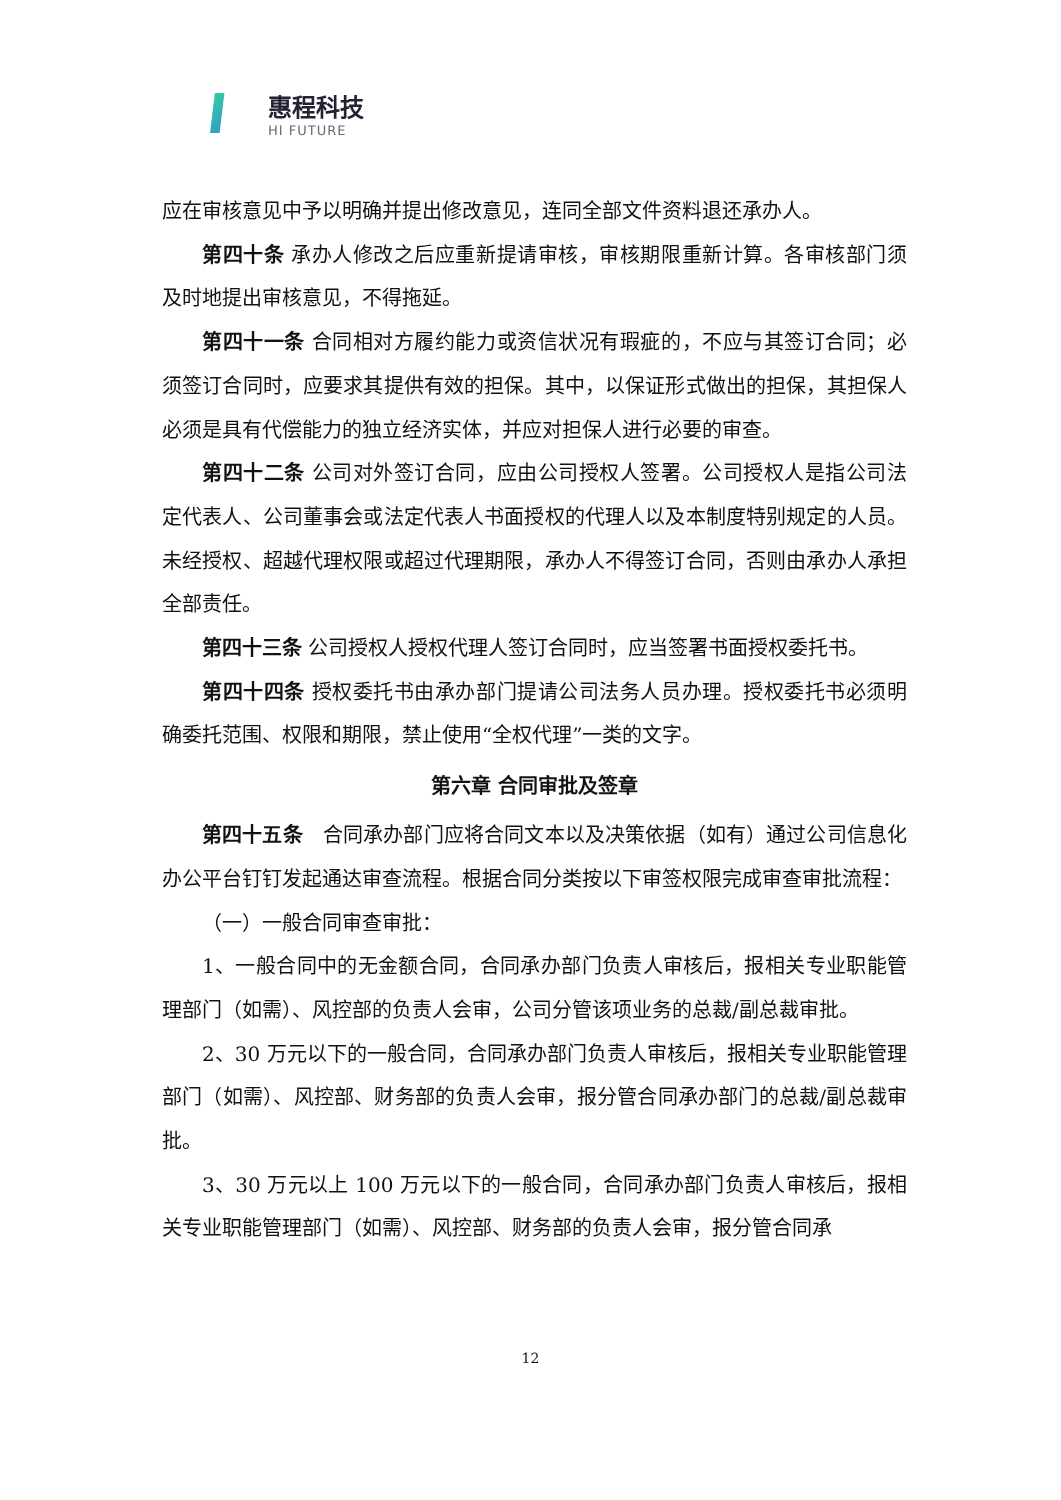惠程科技
HI FUTURE
应在审核意见中予以明确并提出修改意见，连同全部文件资料退还承办人。
第四十条 承办人修改之后应重新提请审核，审核期限重新计算。各审核部门须及时地提出审核意见，不得拖延。
第四十一条 合同相对方履约能力或资信状况有瑕疵的，不应与其签订合同；必须签订合同时，应要求其提供有效的担保。其中，以保证形式做出的担保，其担保人必须是具有代偿能力的独立经济实体，并应对担保人进行必要的审查。
第四十二条 公司对外签订合同，应由公司授权人签署。公司授权人是指公司法定代表人、公司董事会或法定代表人书面授权的代理人以及本制度特别规定的人员。未经授权、超越代理权限或超过代理期限，承办人不得签订合同，否则由承办人承担全部责任。
第四十三条 公司授权人授权代理人签订合同时，应当签署书面授权委托书。
第四十四条 授权委托书由承办部门提请公司法务人员办理。授权委托书必须明确委托范围、权限和期限，禁止使用“全权代理”一类的文字。
第六章 合同审批及签章
第四十五条　合同承办部门应将合同文本以及决策依据（如有）通过公司信息化办公平台钉钉发起通达审查流程。根据合同分类按以下审签权限完成审查审批流程：
（一）一般合同审查审批：
1、一般合同中的无金额合同，合同承办部门负责人审核后，报相关专业职能管理部门（如需）、风控部的负责人会审，公司分管该项业务的总裁/副总裁审批。
2、30 万元以下的一般合同，合同承办部门负责人审核后，报相关专业职能管理部门（如需）、风控部、财务部的负责人会审，报分管合同承办部门的总裁/副总裁审批。
3、30 万元以上 100 万元以下的一般合同，合同承办部门负责人审核后，报相关专业职能管理部门（如需）、风控部、财务部的负责人会审，报分管合同承
12